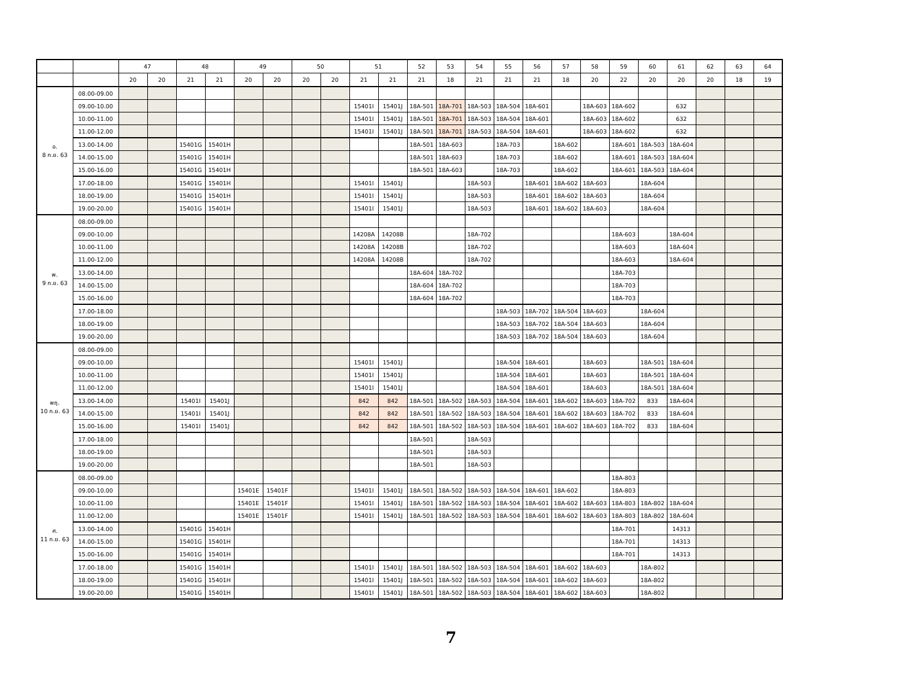| | | 47 | | 48 | | 49 | | 50 | | 51 | | 52 | 53 | 54 | 55 | 56 | 57 | 58 | 59 | 60 | 61 | 62 | 63 | 64 |
| --- | --- | --- | --- | --- | --- | --- | --- | --- | --- | --- | --- | --- | --- | --- | --- | --- | --- | --- | --- | --- | --- | --- | --- | --- |
| | | 20 | 20 | 21 | 21 | 20 | 20 | 20 | 20 | 21 | 21 | 21 | 18 | 21 | 21 | 21 | 18 | 20 | 22 | 20 | 20 | 20 | 18 | 19 |
| อ. 8 ก.ย. 63 | 08.00-09.00 | | | | | | | | | | | | | | | | | | | | | | | |
| | 09.00-10.00 | | | | | | | | | 15401I | 15401J | 18A-501 | 18A-701 | 18A-503 | 18A-504 | 18A-601 | | 18A-603 | 18A-602 | | 632 | | | |
| | 10.00-11.00 | | | | | | | | | 15401I | 15401J | 18A-501 | 18A-701 | 18A-503 | 18A-504 | 18A-601 | | 18A-603 | 18A-602 | | 632 | | | |
| | 11.00-12.00 | | | | | | | | | 15401I | 15401J | 18A-501 | 18A-701 | 18A-503 | 18A-504 | 18A-601 | | 18A-603 | 18A-602 | | 632 | | | |
| | 13.00-14.00 | | | 15401G | 15401H | | | | | | | 18A-501 | 18A-603 | | 18A-703 | | 18A-602 | | 18A-601 | 18A-503 | 18A-604 | | | |
| | 14.00-15.00 | | | 15401G | 15401H | | | | | | | 18A-501 | 18A-603 | | 18A-703 | | 18A-602 | | 18A-601 | 18A-503 | 18A-604 | | | |
| | 15.00-16.00 | | | 15401G | 15401H | | | | | | | 18A-501 | 18A-603 | | 18A-703 | | 18A-602 | | 18A-601 | 18A-503 | 18A-604 | | | |
| | 17.00-18.00 | | | 15401G | 15401H | | | | | 15401I | 15401J | | | 18A-503 | | 18A-601 | 18A-602 | 18A-603 | | 18A-604 | | | | |
| | 18.00-19.00 | | | 15401G | 15401H | | | | | 15401I | 15401J | | | 18A-503 | | 18A-601 | 18A-602 | 18A-603 | | 18A-604 | | | | |
| | 19.00-20.00 | | | 15401G | 15401H | | | | | 15401I | 15401J | | | 18A-503 | | 18A-601 | 18A-602 | 18A-603 | | 18A-604 | | | | |
| พ. 9 ก.ย. 63 | 08.00-09.00 | | | | | | | | | | | | | | | | | | | | | | | |
| | 09.00-10.00 | | | | | | | | | 14208A | 14208B | | | 18A-702 | | | | | 18A-603 | | 18A-604 | | | |
| | 10.00-11.00 | | | | | | | | | 14208A | 14208B | | | 18A-702 | | | | | 18A-603 | | 18A-604 | | | |
| | 11.00-12.00 | | | | | | | | | 14208A | 14208B | | | 18A-702 | | | | | 18A-603 | | 18A-604 | | | |
| | 13.00-14.00 | | | | | | | | | | | 18A-604 | 18A-702 | | | | | | 18A-703 | | | | | |
| | 14.00-15.00 | | | | | | | | | | | 18A-604 | 18A-702 | | | | | | 18A-703 | | | | | |
| | 15.00-16.00 | | | | | | | | | | | 18A-604 | 18A-702 | | | | | | 18A-703 | | | | | |
| | 17.00-18.00 | | | | | | | | | | | | | | 18A-503 | 18A-702 | 18A-504 | 18A-603 | | 18A-604 | | | | |
| | 18.00-19.00 | | | | | | | | | | | | | | 18A-503 | 18A-702 | 18A-504 | 18A-603 | | 18A-604 | | | | |
| | 19.00-20.00 | | | | | | | | | | | | | | 18A-503 | 18A-702 | 18A-504 | 18A-603 | | 18A-604 | | | | |
| พฤ. 10 ก.ย. 63 | 08.00-09.00 | | | | | | | | | | | | | | | | | | | | | | | |
| | 09.00-10.00 | | | | | | | | | 15401I | 15401J | | | | 18A-504 | 18A-601 | | 18A-603 | | 18A-501 | 18A-604 | | | |
| | 10.00-11.00 | | | | | | | | | 15401I | 15401J | | | | 18A-504 | 18A-601 | | 18A-603 | | 18A-501 | 18A-604 | | | |
| | 11.00-12.00 | | | | | | | | | 15401I | 15401J | | | | 18A-504 | 18A-601 | | 18A-603 | | 18A-501 | 18A-604 | | | |
| | 13.00-14.00 | | | 15401I | 15401J | | | | | 842 | 842 | 18A-501 | 18A-502 | 18A-503 | 18A-504 | 18A-601 | 18A-602 | 18A-603 | 18A-702 | 833 | 18A-604 | | | |
| | 14.00-15.00 | | | 15401I | 15401J | | | | | 842 | 842 | 18A-501 | 18A-502 | 18A-503 | 18A-504 | 18A-601 | 18A-602 | 18A-603 | 18A-702 | 833 | 18A-604 | | | |
| | 15.00-16.00 | | | 15401I | 15401J | | | | | 842 | 842 | 18A-501 | 18A-502 | 18A-503 | 18A-504 | 18A-601 | 18A-602 | 18A-603 | 18A-702 | 833 | 18A-604 | | | |
| | 17.00-18.00 | | | | | | | | | | | 18A-501 | | 18A-503 | | | | | | | | | | |
| | 18.00-19.00 | | | | | | | | | | | 18A-501 | | 18A-503 | | | | | | | | | | |
| | 19.00-20.00 | | | | | | | | | | | 18A-501 | | 18A-503 | | | | | | | | | | |
| ศ. 11 ก.ย. 63 | 08.00-09.00 | | | | | | | | | | | | | | | | | | 18A-803 | | | | | |
| | 09.00-10.00 | | | | | 15401E | 15401F | | | 15401I | 15401J | 18A-501 | 18A-502 | 18A-503 | 18A-504 | 18A-601 | 18A-602 | | 18A-803 | | | | | |
| | 10.00-11.00 | | | | | 15401E | 15401F | | | 15401I | 15401J | 18A-501 | 18A-502 | 18A-503 | 18A-504 | 18A-601 | 18A-602 | 18A-603 | 18A-803 | 18A-802 | 18A-604 | | | |
| | 11.00-12.00 | | | | | 15401E | 15401F | | | 15401I | 15401J | 18A-501 | 18A-502 | 18A-503 | 18A-504 | 18A-601 | 18A-602 | 18A-603 | 18A-803 | 18A-802 | 18A-604 | | | |
| | 13.00-14.00 | | | 15401G | 15401H | | | | | | | | | | | | | | 18A-701 | | 14313 | | | |
| | 14.00-15.00 | | | 15401G | 15401H | | | | | | | | | | | | | | 18A-701 | | 14313 | | | |
| | 15.00-16.00 | | | 15401G | 15401H | | | | | | | | | | | | | | 18A-701 | | 14313 | | | |
| | 17.00-18.00 | | | 15401G | 15401H | | | | | 15401I | 15401J | 18A-501 | 18A-502 | 18A-503 | 18A-504 | 18A-601 | 18A-602 | 18A-603 | | 18A-802 | | | | |
| | 18.00-19.00 | | | 15401G | 15401H | | | | | 15401I | 15401J | 18A-501 | 18A-502 | 18A-503 | 18A-504 | 18A-601 | 18A-602 | 18A-603 | | 18A-802 | | | | |
| | 19.00-20.00 | | | 15401G | 15401H | | | | | 15401I | 15401J | 18A-501 | 18A-502 | 18A-503 | 18A-504 | 18A-601 | 18A-602 | 18A-603 | | 18A-802 | | | | |
7